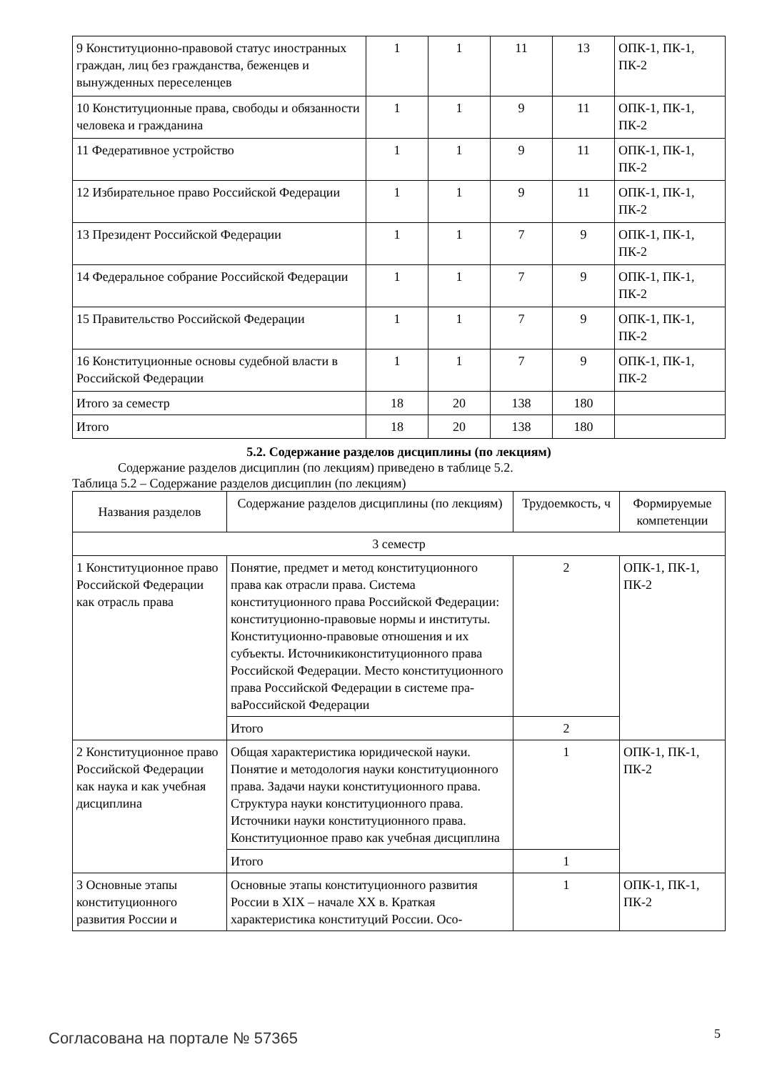| 9 Конституционно-правовой статус ино­странных граждан, лиц без гражданства, беженцев и вынужденных переселенцев | 1 | 1 | 11 | 13 | ОПК-1, ПК-1, ПК-2 |
| 10 Конституционные права, свободы и обя­занности человека и гражданина | 1 | 1 | 9 | 11 | ОПК-1, ПК-1, ПК-2 |
| 11 Федеративное устройство | 1 | 1 | 9 | 11 | ОПК-1, ПК-1, ПК-2 |
| 12 Избирательное право Российской Феде­рации | 1 | 1 | 9 | 11 | ОПК-1, ПК-1, ПК-2 |
| 13 Президент Российской Федерации | 1 | 1 | 7 | 9 | ОПК-1, ПК-1, ПК-2 |
| 14 Федеральное собрание Российской Фе­дерации | 1 | 1 | 7 | 9 | ОПК-1, ПК-1, ПК-2 |
| 15 Правительство Российской Федерации | 1 | 1 | 7 | 9 | ОПК-1, ПК-1, ПК-2 |
| 16 Конституционные основы судебной вла­сти в Российской Федерации | 1 | 1 | 7 | 9 | ОПК-1, ПК-1, ПК-2 |
| Итого за семестр | 18 | 20 | 138 | 180 | |
| Итого | 18 | 20 | 138 | 180 | |
5.2. Содержание разделов дисциплины (по лекциям)
Содержание разделов дисциплин (по лекциям) приведено в таблице 5.2.
Таблица 5.2 – Содержание разделов дисциплин (по лекциям)
| Названия разделов | Содержание разделов дисциплины (по лекциям) | Трудоемкость, ч | Формируемые компетенции |
| --- | --- | --- | --- |
| 3 семестр | | | |
| 1 Конституционное право Российской Федерации как отрасль права | Понятие, предмет и метод конституци­онного права как отрасли права. Система конституционного права Российской Фе­дерации: конституционно-правовые нор­мы и институты. Конституционно-право­вые отношения и их субъекты. Источни­киконституционного права Российской Федерации. Место конституционного пра­ва Российской Федерации в системе пра­ваРоссийской Федерации | 2 | ОПК-1, ПК-1, ПК-2 |
| | Итого | 2 | |
| 2 Конституционное право Российской Федерации как наука и как учебная дисциплина | Общая характеристика юридической нау­ки. Понятие и методология науки консти­туционного права. Задачи науки конститу­ционного права. Структура науки консти­туционного права. Источники науки конституционного права. Конституци­онное право как учебная дисциплина | 1 | ОПК-1, ПК-1, ПК-2 |
| | Итого | 1 | |
| 3 Основные этапы конституционного развития России и | Основные этапы конституционного разви­тия России в XIX – начале XX в. Краткая характеристика конституций России. Осо- | 1 | ОПК-1, ПК-1, ПК-2 |
Согласована на портале № 57365 5